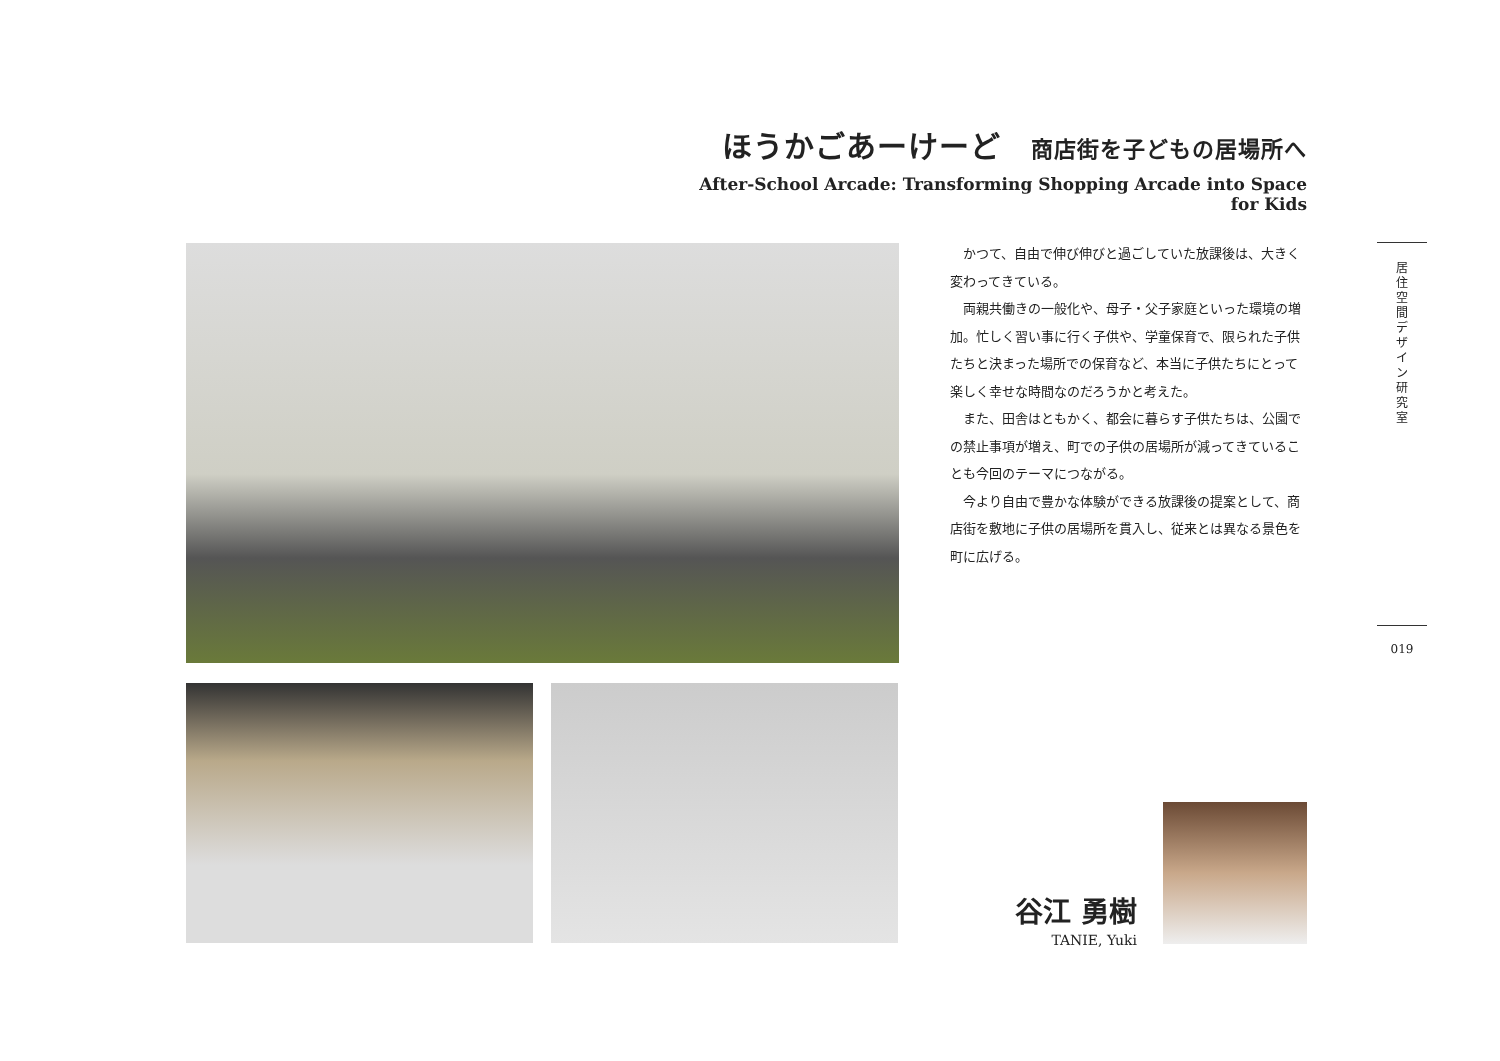ほうかごあーけーど 商店街を子どもの居場所へ
After-School Arcade: Transforming Shopping Arcade into Space for Kids
かつて、自由で伸び伸びと過ごしていた放課後は、大きく変わってきている。
両親共働きの一般化や、母子・父子家庭といった環境の増加。忙しく習い事に行く子供や、学童保育で、限られた子供たちと決まった場所での保育など、本当に子供たちにとって楽しく幸せな時間なのだろうかと考えた。
また、田舎はともかく、都会に暮らす子供たちは、公園での禁止事項が増え、町での子供の居場所が減ってきていることも今回のテーマにつながる。
今より自由で豊かな体験ができる放課後の提案として、商店街を敷地に子供の居場所を貫入し、従来とは異なる景色を町に広げる。
居
住
空
間
デ
ザ
イ
ン
研
究
室
019
谷江 勇樹
TANIE, Yuki